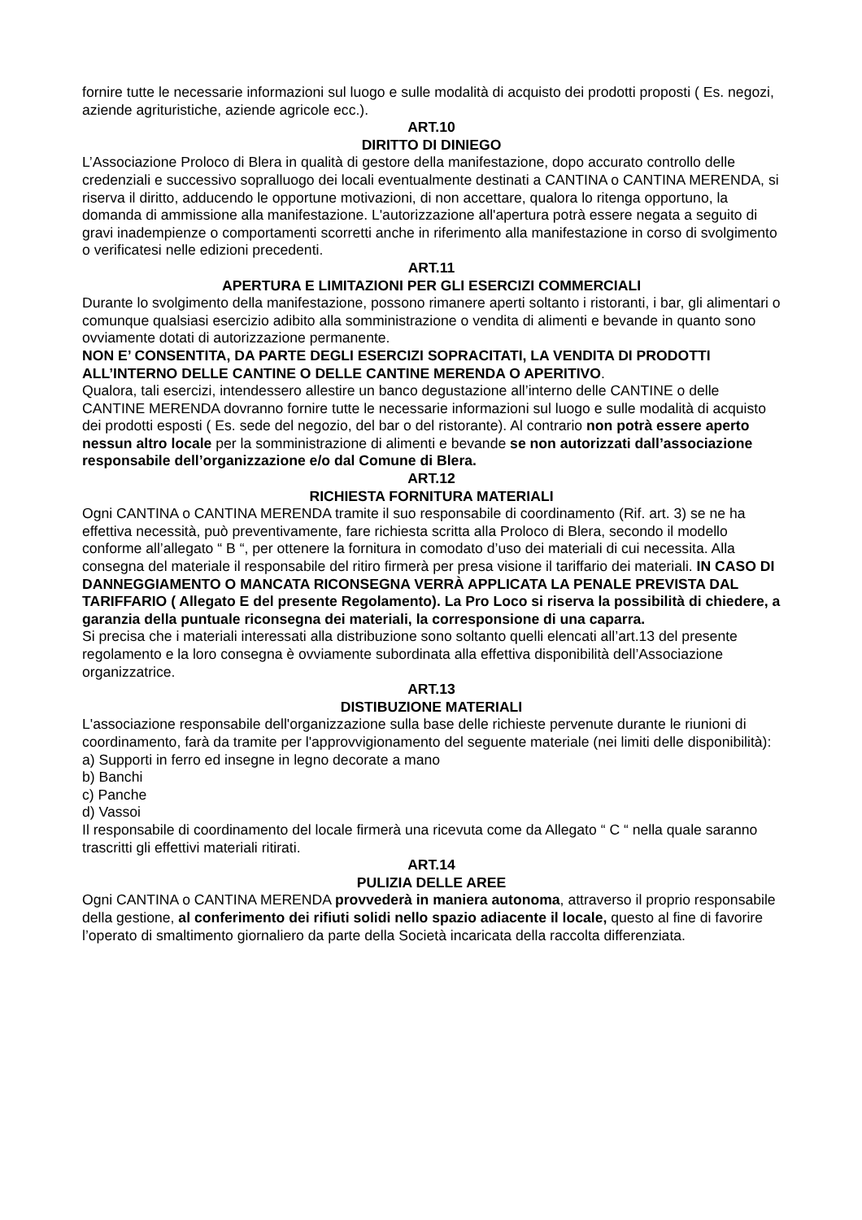fornire tutte le necessarie informazioni sul luogo e sulle modalità di acquisto dei prodotti proposti ( Es. negozi, aziende agrituristiche, aziende agricole ecc.).
ART.10
DIRITTO DI DINIEGO
L’Associazione Proloco di Blera in qualità di gestore della manifestazione, dopo accurato controllo delle credenziali e successivo sopralluogo dei locali eventualmente destinati a CANTINA o CANTINA MERENDA, si riserva il diritto, adducendo le opportune motivazioni, di non accettare, qualora lo ritenga opportuno, la domanda di ammissione alla manifestazione. L'autorizzazione all'apertura potrà essere negata a seguito di gravi inadempienze o comportamenti scorretti anche in riferimento alla manifestazione in corso di svolgimento o verificatesi nelle edizioni precedenti.
ART.11
APERTURA E LIMITAZIONI PER GLI ESERCIZI COMMERCIALI
Durante lo svolgimento della manifestazione, possono rimanere aperti soltanto i ristoranti, i bar, gli alimentari o comunque qualsiasi esercizio adibito alla somministrazione o vendita di alimenti e bevande in quanto sono ovviamente dotati di autorizzazione permanente.
NON E’ CONSENTITA, DA PARTE DEGLI ESERCIZI SOPRACITATI, LA VENDITA DI PRODOTTI ALL’INTERNO DELLE CANTINE O DELLE CANTINE MERENDA O APERITIVO.
Qualora, tali esercizi, intendessero allestire un banco degustazione all’interno delle CANTINE o delle CANTINE MERENDA dovranno fornire tutte le necessarie informazioni sul luogo e sulle modalità di acquisto dei prodotti esposti ( Es. sede del negozio, del bar o del ristorante). Al contrario non potrà essere aperto nessun altro locale per la somministrazione di alimenti e bevande se non autorizzati dall’associazione responsabile dell’organizzazione e/o dal Comune di Blera.
ART.12
RICHIESTA FORNITURA MATERIALI
Ogni CANTINA o CANTINA MERENDA tramite il suo responsabile di coordinamento (Rif. art. 3) se ne ha effettiva necessità, può preventivamente, fare richiesta scritta alla Proloco di Blera, secondo il modello conforme all’allegato “ B “, per ottenere la fornitura in comodato d’uso dei materiali di cui necessita. Alla consegna del materiale il responsabile del ritiro firmerà per presa visione il tariffario dei materiali. IN CASO DI DANNEGGIAMENTO O MANCATA RICONSEGNA VERRÀ APPLICATA LA PENALE PREVISTA DAL TARIFFARIO ( Allegato E del presente Regolamento). La Pro Loco si riserva la possibilità di chiedere, a garanzia della puntuale riconsegna dei materiali, la corresponsione di una caparra.
Si precisa che i materiali interessati alla distribuzione sono soltanto quelli elencati all’art.13 del presente regolamento e la loro consegna è ovviamente subordinata alla effettiva disponibilità dell’Associazione organizzatrice.
ART.13
DISTIBUZIONE MATERIALI
L'associazione responsabile dell'organizzazione sulla base delle richieste pervenute durante le riunioni di coordinamento, farà da tramite per l'approvvigionamento del seguente materiale (nei limiti delle disponibilità):
a) Supporti in ferro ed insegne in legno decorate a mano
b) Banchi
c) Panche
d) Vassoi
Il responsabile di coordinamento del locale firmerà una ricevuta come da Allegato “ C “ nella quale saranno trascritti gli effettivi materiali ritirati.
ART.14
PULIZIA DELLE AREE
Ogni CANTINA o CANTINA MERENDA provvederà in maniera autonoma, attraverso il proprio responsabile della gestione, al conferimento dei rifiuti solidi nello spazio adiacente il locale, questo al fine di favorire l’operato di smaltimento giornaliero da parte della Società incaricata della raccolta differenziata.